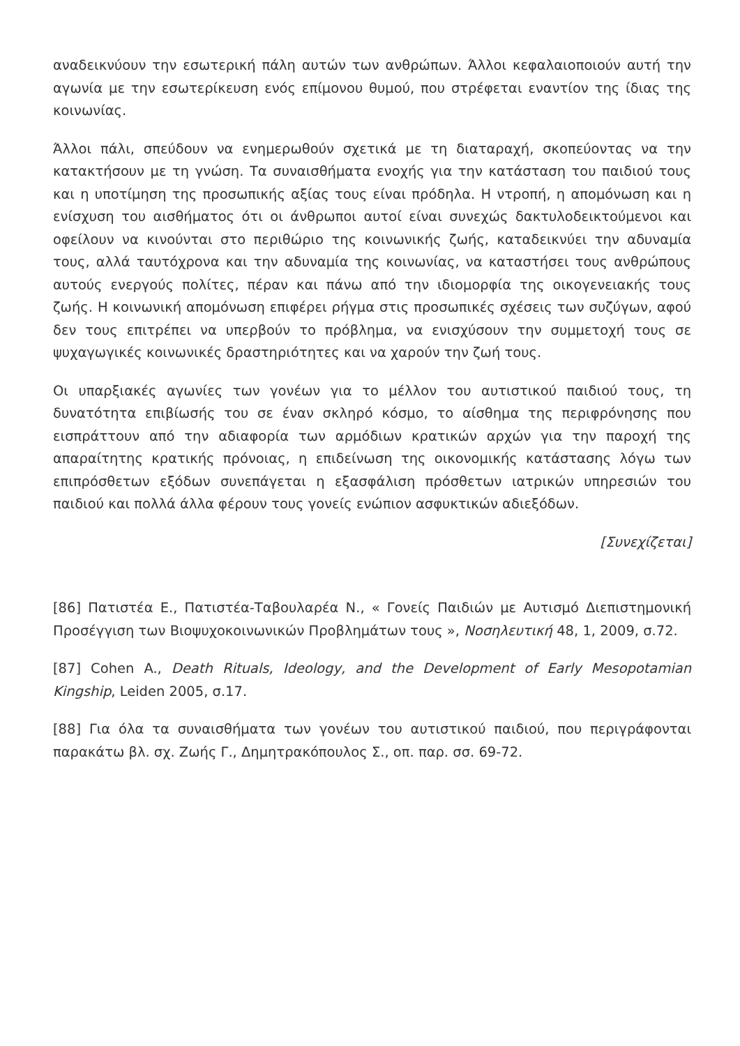αναδεικνύουν την εσωτερική πάλη αυτών των ανθρώπων. Άλλοι κεφαλαιοποιούν αυτή την αγωνία με την εσωτερίκευση ενός επίμονου θυμού, που στρέφεται εναντίον της ίδιας της κοινωνίας.
Άλλοι πάλι, σπεύδουν να ενημερωθούν σχετικά με τη διαταραχή, σκοπεύοντας να την κατακτήσουν με τη γνώση. Τα συναισθήματα ενοχής για την κατάσταση του παιδιού τους και η υποτίμηση της προσωπικής αξίας τους είναι πρόδηλα. Η ντροπή, η απομόνωση και η ενίσχυση του αισθήματος ότι οι άνθρωποι αυτοί είναι συνεχώς δακτυλοδεικτούμενοι και οφείλουν να κινούνται στο περιθώριο της κοινωνικής ζωής, καταδεικνύει την αδυναμία τους, αλλά ταυτόχρονα και την αδυναμία της κοινωνίας, να καταστήσει τους ανθρώπους αυτούς ενεργούς πολίτες, πέραν και πάνω από την ιδιομορφία της οικογενειακής τους ζωής. Η κοινωνική απομόνωση επιφέρει ρήγμα στις προσωπικές σχέσεις των συζύγων, αφού δεν τους επιτρέπει να υπερβούν το πρόβλημα, να ενισχύσουν την συμμετοχή τους σε ψυχαγωγικές κοινωνικές δραστηριότητες και να χαρούν την ζωή τους.
Οι υπαρξιακές αγωνίες των γονέων για το μέλλον του αυτιστικού παιδιού τους, τη δυνατότητα επιβίωσής του σε έναν σκληρό κόσμο, το αίσθημα της περιφρόνησης που εισπράττουν από την αδιαφορία των αρμόδιων κρατικών αρχών για την παροχή της απαραίτητης κρατικής πρόνοιας, η επιδείνωση της οικονομικής κατάστασης λόγω των επιπρόσθετων εξόδων συνεπάγεται η εξασφάλιση πρόσθετων ιατρικών υπηρεσιών του παιδιού και πολλά άλλα φέρουν τους γονείς ενώπιον ασφυκτικών αδιεξόδων.
[Συνεχίζεται]
[86] Πατιστέα Ε., Πατιστέα-Ταβουλαρέα Ν., « Γονείς Παιδιών με Αυτισμό Διεπιστημονική Προσέγγιση των Βιοψυχοκοινωνικών Προβλημάτων τους », Νοσηλευτική 48, 1, 2009, σ.72.
[87] Cohen A., Death Rituals, Ideology, and the Development of Early Mesopotamian Kingship, Leiden 2005, σ.17.
[88] Για όλα τα συναισθήματα των γονέων του αυτιστικού παιδιού, που περιγράφονται παρακάτω βλ. σχ. Ζωής Γ., Δημητρακόπουλος Σ., οπ. παρ. σσ. 69-72.